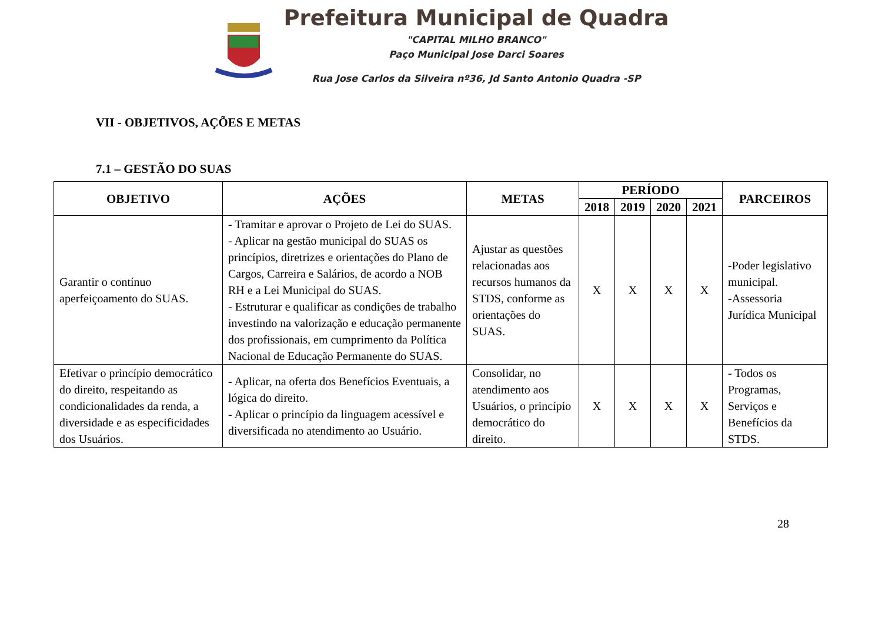Prefeitura Municipal de Quadra
"CAPITAL MILHO BRANCO"
Paço Municipal Jose Darci Soares
Rua Jose Carlos da Silveira nº36, Jd Santo Antonio Quadra -SP
VII - OBJETIVOS, AÇÕES E METAS
7.1 – GESTÃO DO SUAS
| OBJETIVO | AÇÕES | METAS | PERÍODO | | | | PARCEIROS |
| --- | --- | --- | --- | --- | --- | --- | --- |
| | | | 2018 | 2019 | 2020 | 2021 | |
| Garantir o contínuo aperfeiçoamento do SUAS. | - Tramitar e aprovar o Projeto de Lei do SUAS. - Aplicar na gestão municipal do SUAS os princípios, diretrizes e orientações do Plano de Cargos, Carreira e Salários, de acordo a NOB RH e a Lei Municipal do SUAS. - Estruturar e qualificar as condições de trabalho investindo na valorização e educação permanente dos profissionais, em cumprimento da Política Nacional de Educação Permanente do SUAS. | Ajustar as questões relacionadas aos recursos humanos da STDS, conforme as orientações do SUAS. | X | X | X | X | -Poder legislativo municipal. -Assessoria Jurídica Municipal |
| Efetivar o princípio democrático do direito, respeitando as condicionalidades da renda, a diversidade e as especificidades dos Usuários. | - Aplicar, na oferta dos Benefícios Eventuais, a lógica do direito. - Aplicar o princípio da linguagem acessível e diversificada no atendimento ao Usuário. | Consolidar, no atendimento aos Usuários, o princípio democrático do direito. | X | X | X | X | - Todos os Programas, Serviços e Benefícios da STDS. |
28